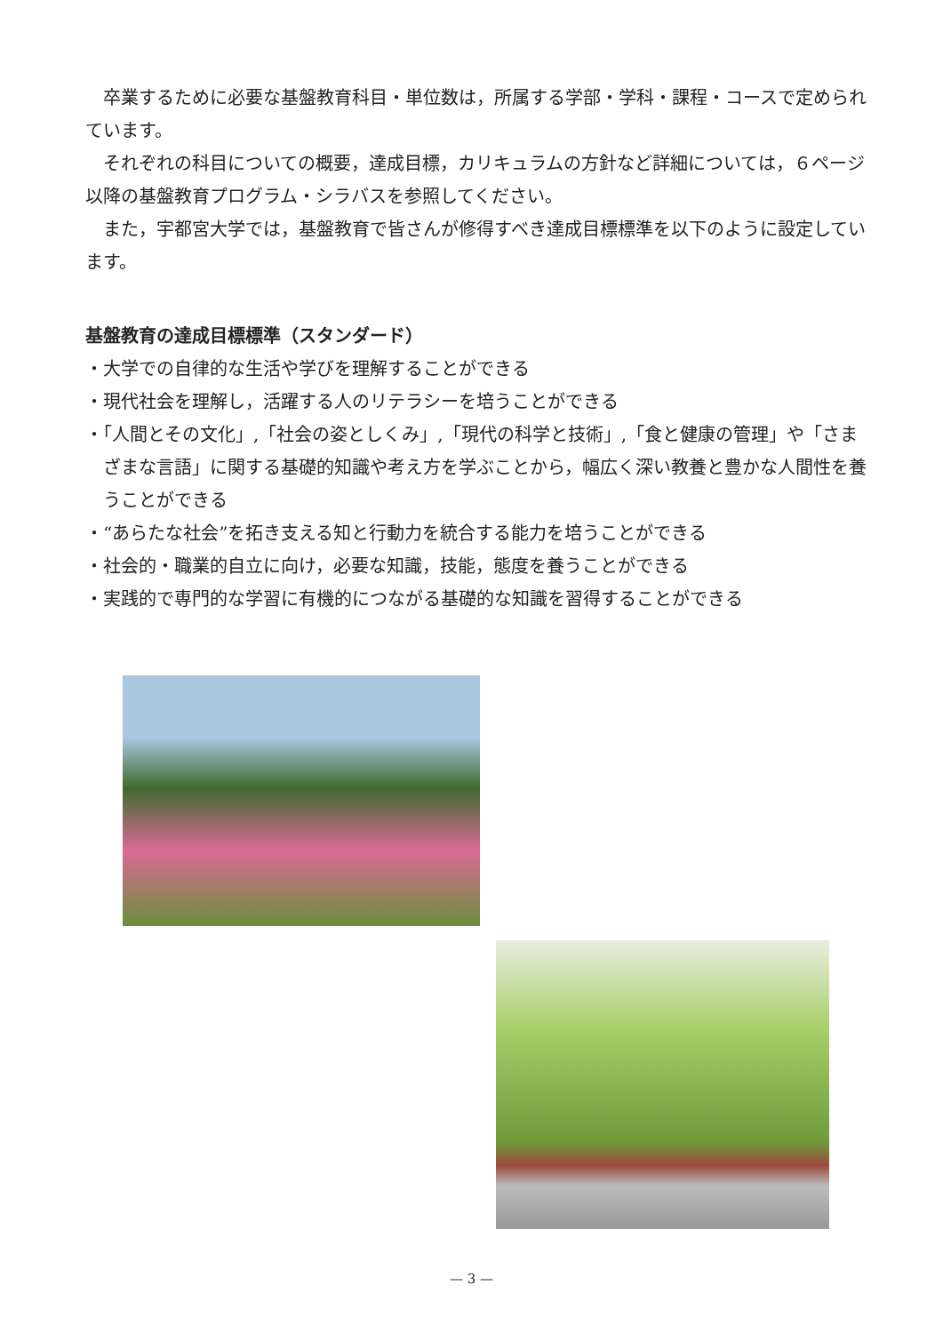卒業するために必要な基盤教育科目・単位数は，所属する学部・学科・課程・コースで定められています。
それぞれの科目についての概要，達成目標，カリキュラムの方針など詳細については，６ページ以降の基盤教育プログラム・シラバスを参照してください。
また，宇都宮大学では，基盤教育で皆さんが修得すべき達成目標標準を以下のように設定しています。
基盤教育の達成目標標準（スタンダード）
・大学での自律的な生活や学びを理解することができる
・現代社会を理解し，活躍する人のリテラシーを培うことができる
・「人間とその文化」,「社会の姿としくみ」,「現代の科学と技術」,「食と健康の管理」や「さまざまな言語」に関する基礎的知識や考え方を学ぶことから，幅広く深い教養と豊かな人間性を養うことができる
・“あらたな社会”を拓き支える知と行動力を統合する能力を培うことができる
・社会的・職業的自立に向け，必要な知識，技能，態度を養うことができる
・実践的で専門的な学習に有機的につながる基礎的な知識を習得することができる
— 3 —